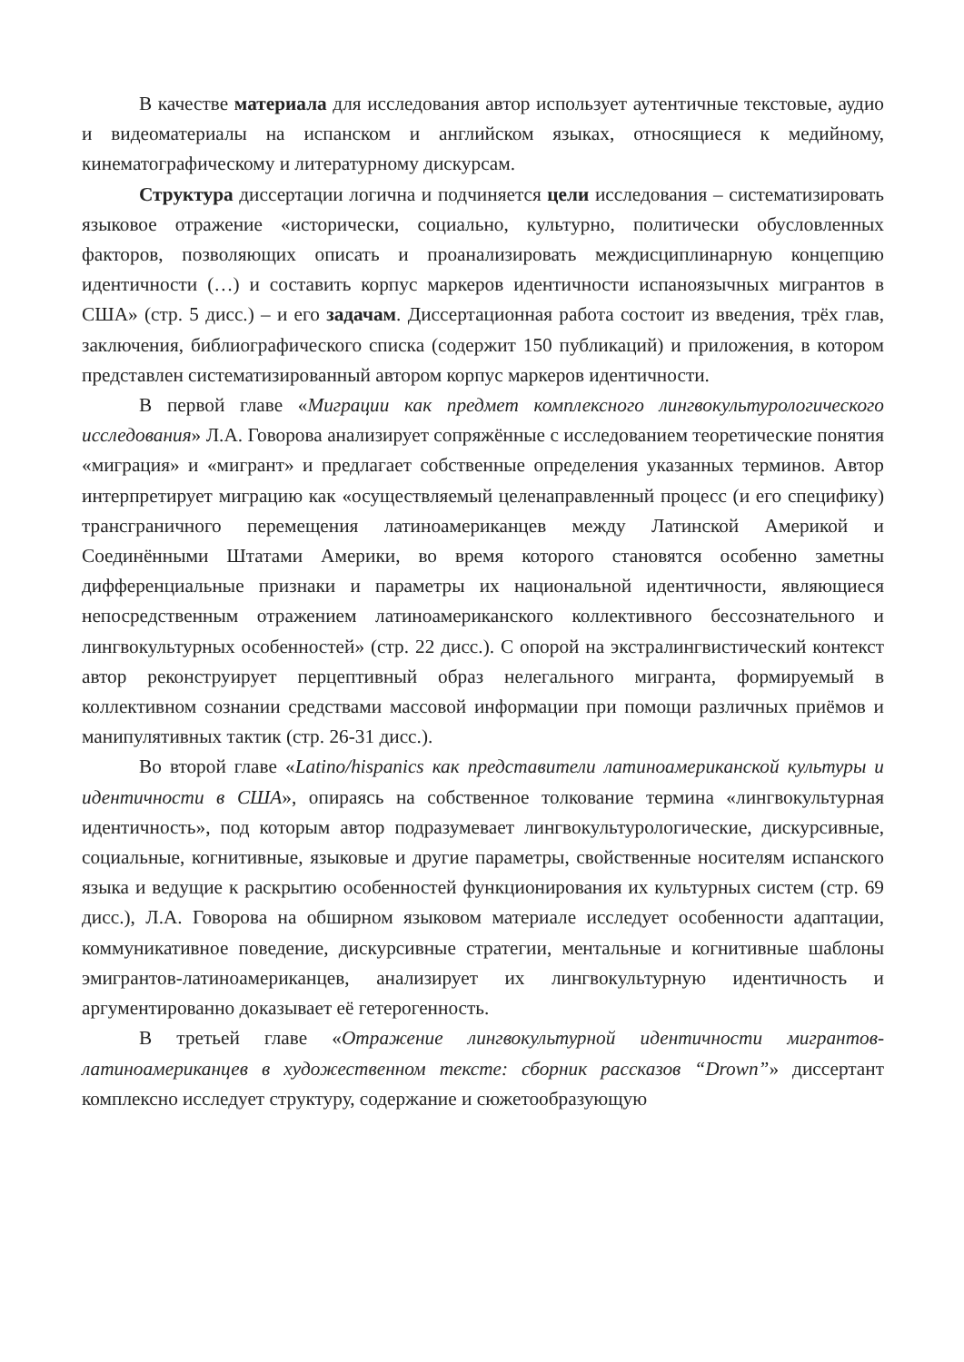В качестве материала для исследования автор использует аутентичные текстовые, аудио и видеоматериалы на испанском и английском языках, относящиеся к медийному, кинематографическому и литературному дискурсам.
Структура диссертации логична и подчиняется цели исследования – систематизировать языковое отражение «исторически, социально, культурно, политически обусловленных факторов, позволяющих описать и проанализировать междисциплинарную концепцию идентичности (…) и составить корпус маркеров идентичности испаноязычных мигрантов в США» (стр. 5 дисс.) – и его задачам. Диссертационная работа состоит из введения, трёх глав, заключения, библиографического списка (содержит 150 публикаций) и приложения, в котором представлен систематизированный автором корпус маркеров идентичности.
В первой главе «Миграции как предмет комплексного лингвокультурологического исследования» Л.А. Говорова анализирует сопряжённые с исследованием теоретические понятия «миграция» и «мигрант» и предлагает собственные определения указанных терминов. Автор интерпретирует миграцию как «осуществляемый целенаправленный процесс (и его специфику) трансграничного перемещения латиноамериканцев между Латинской Америкой и Соединёнными Штатами Америки, во время которого становятся особенно заметны дифференциальные признаки и параметры их национальной идентичности, являющиеся непосредственным отражением латиноамериканского коллективного бессознательного и лингвокультурных особенностей» (стр. 22 дисс.). С опорой на экстралингвистический контекст автор реконструирует перцептивный образ нелегального мигранта, формируемый в коллективном сознании средствами массовой информации при помощи различных приёмов и манипулятивных тактик (стр. 26-31 дисс.).
Во второй главе «Latino/hispanics как представители латиноамериканской культуры и идентичности в США», опираясь на собственное толкование термина «лингвокультурная идентичность», под которым автор подразумевает лингвокультурологические, дискурсивные, социальные, когнитивные, языковые и другие параметры, свойственные носителям испанского языка и ведущие к раскрытию особенностей функционирования их культурных систем (стр. 69 дисс.), Л.А. Говорова на обширном языковом материале исследует особенности адаптации, коммуникативное поведение, дискурсивные стратегии, ментальные и когнитивные шаблоны эмигрантов-латиноамериканцев, анализирует их лингвокультурную идентичность и аргументированно доказывает её гетерогенность.
В третьей главе «Отражение лингвокультурной идентичности мигрантов-латиноамериканцев в художественном тексте: сборник рассказов “Drown”» диссертант комплексно исследует структуру, содержание и сюжетообразующую